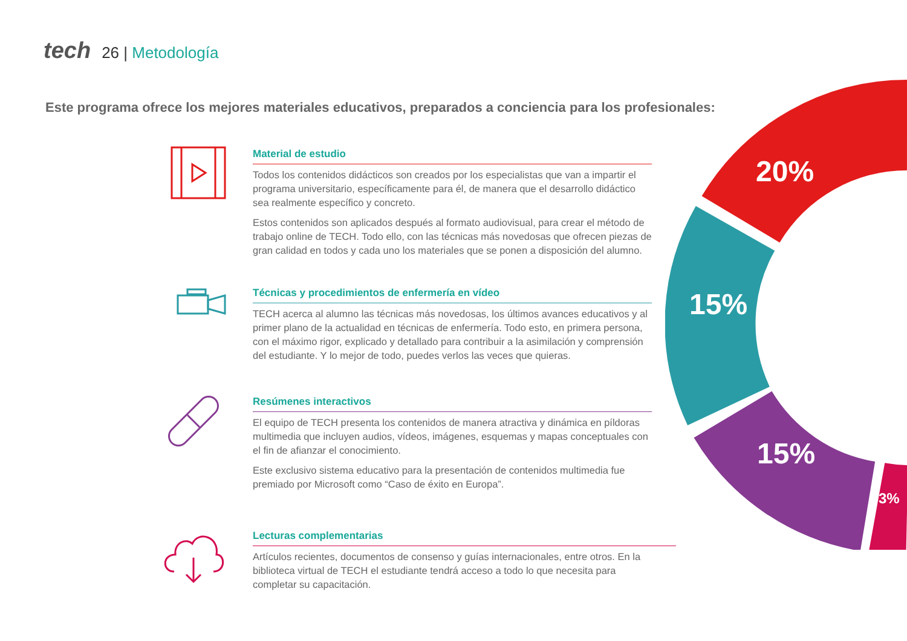tech 26 | Metodología
Este programa ofrece los mejores materiales educativos, preparados a conciencia para los profesionales:
Material de estudio
Todos los contenidos didácticos son creados por los especialistas que van a impartir el programa universitario, específicamente para él, de manera que el desarrollo didáctico sea realmente específico y concreto.
Estos contenidos son aplicados después al formato audiovisual, para crear el método de trabajo online de TECH. Todo ello, con las técnicas más novedosas que ofrecen piezas de gran calidad en todos y cada uno los materiales que se ponen a disposición del alumno.
Técnicas y procedimientos de enfermería en vídeo
TECH acerca al alumno las técnicas más novedosas, los últimos avances educativos y al primer plano de la actualidad en técnicas de enfermería. Todo esto, en primera persona, con el máximo rigor, explicado y detallado para contribuir a la asimilación y comprensión del estudiante. Y lo mejor de todo, puedes verlos las veces que quieras.
Resúmenes interactivos
El equipo de TECH presenta los contenidos de manera atractiva y dinámica en píldoras multimedia que incluyen audios, vídeos, imágenes, esquemas y mapas conceptuales con el fin de afianzar el conocimiento.
Este exclusivo sistema educativo para la presentación de contenidos multimedia fue premiado por Microsoft como “Caso de éxito en Europa”.
Lecturas complementarias
Artículos recientes, documentos de consenso y guías internacionales, entre otros. En la biblioteca virtual de TECH el estudiante tendrá acceso a todo lo que necesita para completar su capacitación.
20%
15%
15%
3%